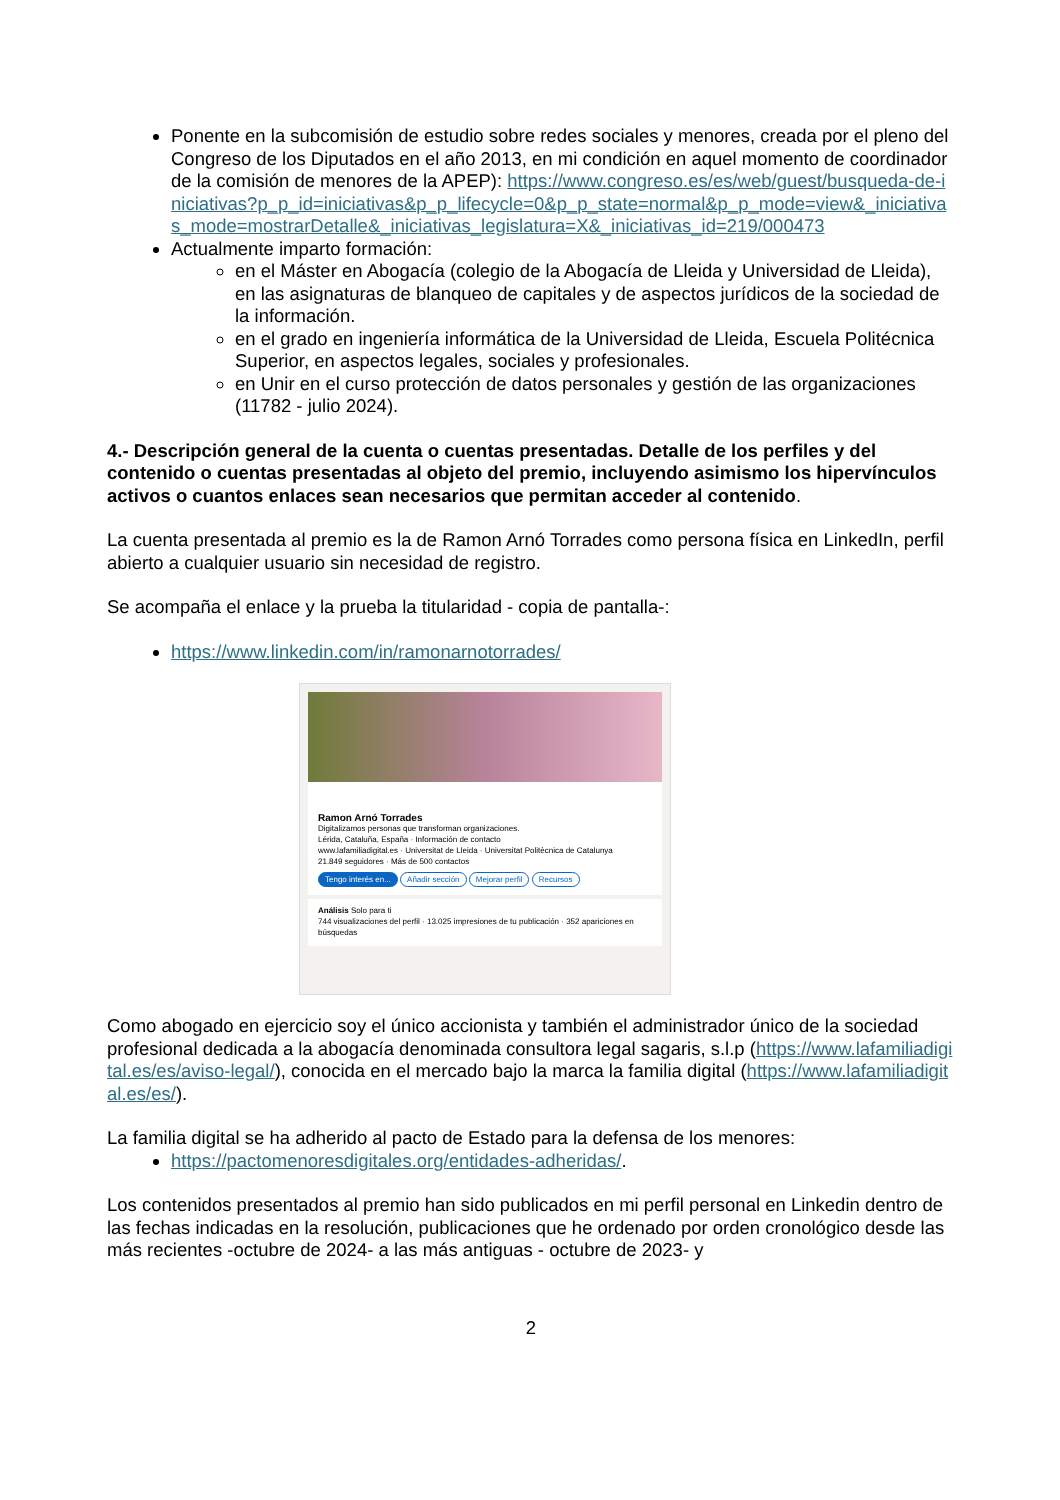Ponente en la subcomisión de estudio sobre redes sociales y menores, creada por el pleno del Congreso de los Diputados en el año 2013, en mi condición en aquel momento de coordinador de la comisión de menores de la APEP): https://www.congreso.es/es/web/guest/busqueda-de-iniciativas?p_p_id=iniciativas&p_p_lifecycle=0&p_p_state=normal&p_p_mode=view&_iniciativas_mode=mostrarDetalle&_iniciativas_legislatura=X&_iniciativas_id=219/000473
Actualmente imparto formación:
en el Máster en Abogacía (colegio de la Abogacía de Lleida y Universidad de Lleida), en las asignaturas de blanqueo de capitales y de aspectos jurídicos de la sociedad de la información.
en el grado en ingeniería informática de la Universidad de Lleida, Escuela Politécnica Superior, en aspectos legales, sociales y profesionales.
en Unir en el curso protección de datos personales y gestión de las organizaciones (11782 - julio 2024).
4.- Descripción general de la cuenta o cuentas presentadas. Detalle de los perfiles y del contenido o cuentas presentadas al objeto del premio, incluyendo asimismo los hipervínculos activos o cuantos enlaces sean necesarios que permitan acceder al contenido.
La cuenta presentada al premio es la de Ramon Arnó Torrades como persona física en LinkedIn, perfil abierto a cualquier usuario sin necesidad de registro.
Se acompaña el enlace y la prueba la titularidad - copia de pantalla-:
https://www.linkedin.com/in/ramonarnotorrades/
Ramon Arnó Torrades
Digitalizamos personas que transforman organizaciones.
Lérida, Cataluña, España · Información de contacto
www.lafamiliadigital.es · Universitat de Lleida · Universitat Politècnica de Catalunya
21.849 seguidores · Más de 500 contactos
Tengo interés en... Añadir sección Mejorar perfil Recursos
Análisis Solo para ti
744 visualizaciones del perfil · 13.025 impresiones de tu publicación · 352 apariciones en búsquedas
Como abogado en ejercicio soy el único accionista y también el administrador único de la sociedad profesional dedicada a la abogacía denominada consultora legal sagaris, s.l.p (https://www.lafamiliadigital.es/es/aviso-legal/), conocida en el mercado bajo la marca la familia digital (https://www.lafamiliadigital.es/es/).
La familia digital se ha adherido al pacto de Estado para la defensa de los menores:
https://pactomenoresdigitales.org/entidades-adheridas/.
Los contenidos presentados al premio han sido publicados en mi perfil personal en Linkedin dentro de las fechas indicadas en la resolución, publicaciones que he ordenado por orden cronológico desde las más recientes -octubre de 2024- a las más antiguas - octubre de 2023- y
2